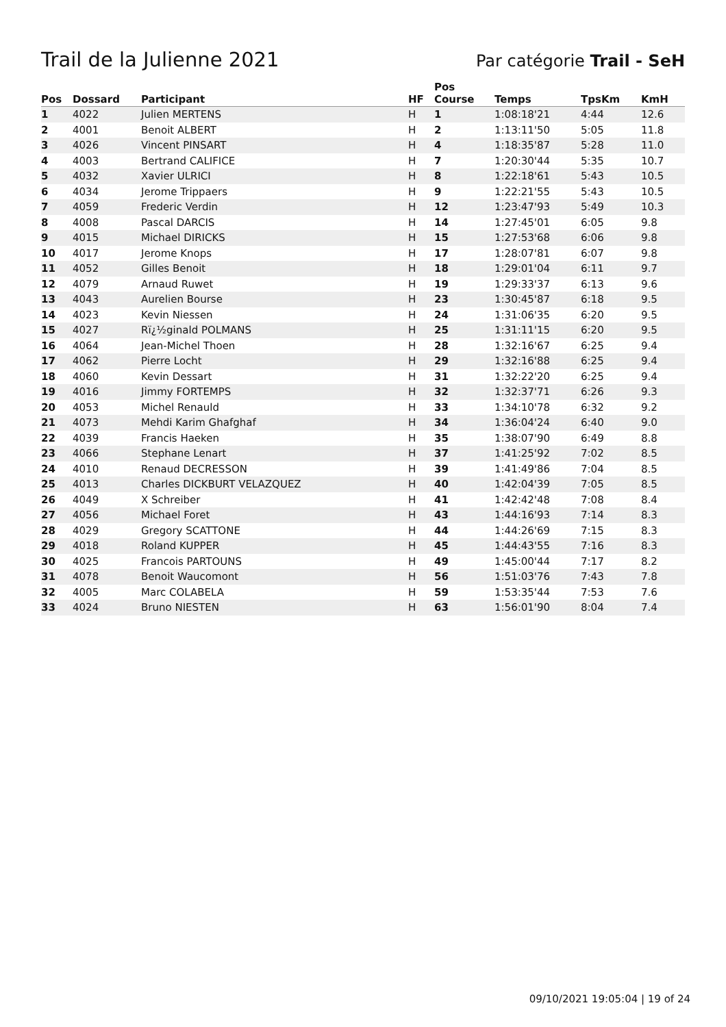Trail de la Julienne 2021
Par catégorie Trail - SeH
| Pos | Dossard | Participant | HF | Pos Course | Temps | TpsKm | KmH |
| --- | --- | --- | --- | --- | --- | --- | --- |
| 1 | 4022 | Julien MERTENS | H | 1 | 1:08:18'21 | 4:44 | 12.6 |
| 2 | 4001 | Benoit ALBERT | H | 2 | 1:13:11'50 | 5:05 | 11.8 |
| 3 | 4026 | Vincent PINSART | H | 4 | 1:18:35'87 | 5:28 | 11.0 |
| 4 | 4003 | Bertrand CALIFICE | H | 7 | 1:20:30'44 | 5:35 | 10.7 |
| 5 | 4032 | Xavier ULRICI | H | 8 | 1:22:18'61 | 5:43 | 10.5 |
| 6 | 4034 | Jerome Trippaers | H | 9 | 1:22:21'55 | 5:43 | 10.5 |
| 7 | 4059 | Frederic Verdin | H | 12 | 1:23:47'93 | 5:49 | 10.3 |
| 8 | 4008 | Pascal DARCIS | H | 14 | 1:27:45'01 | 6:05 | 9.8 |
| 9 | 4015 | Michael DIRICKS | H | 15 | 1:27:53'68 | 6:06 | 9.8 |
| 10 | 4017 | Jerome Knops | H | 17 | 1:28:07'81 | 6:07 | 9.8 |
| 11 | 4052 | Gilles Benoit | H | 18 | 1:29:01'04 | 6:11 | 9.7 |
| 12 | 4079 | Arnaud Ruwet | H | 19 | 1:29:33'37 | 6:13 | 9.6 |
| 13 | 4043 | Aurelien Bourse | H | 23 | 1:30:45'87 | 6:18 | 9.5 |
| 14 | 4023 | Kevin Niessen | H | 24 | 1:31:06'35 | 6:20 | 9.5 |
| 15 | 4027 | Rï¿½ginald POLMANS | H | 25 | 1:31:11'15 | 6:20 | 9.5 |
| 16 | 4064 | Jean-Michel Thoen | H | 28 | 1:32:16'67 | 6:25 | 9.4 |
| 17 | 4062 | Pierre Locht | H | 29 | 1:32:16'88 | 6:25 | 9.4 |
| 18 | 4060 | Kevin Dessart | H | 31 | 1:32:22'20 | 6:25 | 9.4 |
| 19 | 4016 | Jimmy FORTEMPS | H | 32 | 1:32:37'71 | 6:26 | 9.3 |
| 20 | 4053 | Michel Renauld | H | 33 | 1:34:10'78 | 6:32 | 9.2 |
| 21 | 4073 | Mehdi Karim Ghafghaf | H | 34 | 1:36:04'24 | 6:40 | 9.0 |
| 22 | 4039 | Francis Haeken | H | 35 | 1:38:07'90 | 6:49 | 8.8 |
| 23 | 4066 | Stephane Lenart | H | 37 | 1:41:25'92 | 7:02 | 8.5 |
| 24 | 4010 | Renaud DECRESSON | H | 39 | 1:41:49'86 | 7:04 | 8.5 |
| 25 | 4013 | Charles DICKBURT VELAZQUEZ | H | 40 | 1:42:04'39 | 7:05 | 8.5 |
| 26 | 4049 | X Schreiber | H | 41 | 1:42:42'48 | 7:08 | 8.4 |
| 27 | 4056 | Michael Foret | H | 43 | 1:44:16'93 | 7:14 | 8.3 |
| 28 | 4029 | Gregory SCATTONE | H | 44 | 1:44:26'69 | 7:15 | 8.3 |
| 29 | 4018 | Roland KUPPER | H | 45 | 1:44:43'55 | 7:16 | 8.3 |
| 30 | 4025 | Francois PARTOUNS | H | 49 | 1:45:00'44 | 7:17 | 8.2 |
| 31 | 4078 | Benoit Waucomont | H | 56 | 1:51:03'76 | 7:43 | 7.8 |
| 32 | 4005 | Marc COLABELA | H | 59 | 1:53:35'44 | 7:53 | 7.6 |
| 33 | 4024 | Bruno NIESTEN | H | 63 | 1:56:01'90 | 8:04 | 7.4 |
09/10/2021 19:05:04 | 19 of 24